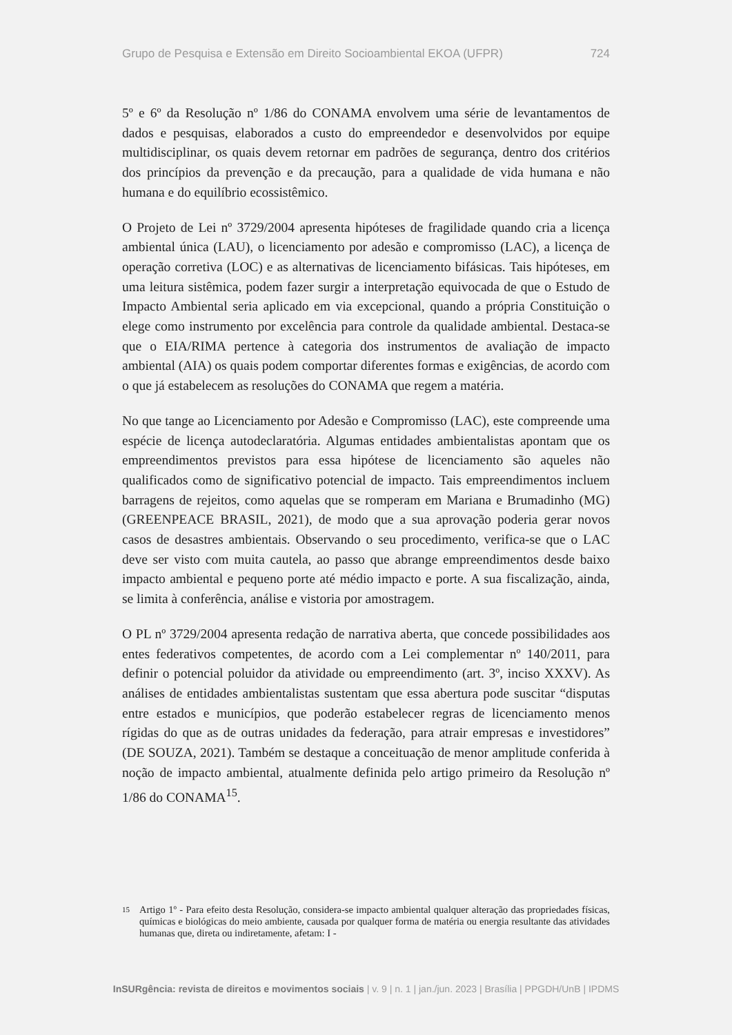Grupo de Pesquisa e Extensão em Direito Socioambiental EKOA (UFPR) 724
5º e 6º da Resolução nº 1/86 do CONAMA envolvem uma série de levantamentos de dados e pesquisas, elaborados a custo do empreendedor e desenvolvidos por equipe multidisciplinar, os quais devem retornar em padrões de segurança, dentro dos critérios dos princípios da prevenção e da precaução, para a qualidade de vida humana e não humana e do equilíbrio ecossistêmico.
O Projeto de Lei nº 3729/2004 apresenta hipóteses de fragilidade quando cria a licença ambiental única (LAU), o licenciamento por adesão e compromisso (LAC), a licença de operação corretiva (LOC) e as alternativas de licenciamento bifásicas. Tais hipóteses, em uma leitura sistêmica, podem fazer surgir a interpretação equivocada de que o Estudo de Impacto Ambiental seria aplicado em via excepcional, quando a própria Constituição o elege como instrumento por excelência para controle da qualidade ambiental. Destaca-se que o EIA/RIMA pertence à categoria dos instrumentos de avaliação de impacto ambiental (AIA) os quais podem comportar diferentes formas e exigências, de acordo com o que já estabelecem as resoluções do CONAMA que regem a matéria.
No que tange ao Licenciamento por Adesão e Compromisso (LAC), este compreende uma espécie de licença autodeclaratória. Algumas entidades ambientalistas apontam que os empreendimentos previstos para essa hipótese de licenciamento são aqueles não qualificados como de significativo potencial de impacto. Tais empreendimentos incluem barragens de rejeitos, como aquelas que se romperam em Mariana e Brumadinho (MG) (GREENPEACE BRASIL, 2021), de modo que a sua aprovação poderia gerar novos casos de desastres ambientais. Observando o seu procedimento, verifica-se que o LAC deve ser visto com muita cautela, ao passo que abrange empreendimentos desde baixo impacto ambiental e pequeno porte até médio impacto e porte. A sua fiscalização, ainda, se limita à conferência, análise e vistoria por amostragem.
O PL nº 3729/2004 apresenta redação de narrativa aberta, que concede possibilidades aos entes federativos competentes, de acordo com a Lei complementar nº 140/2011, para definir o potencial poluidor da atividade ou empreendimento (art. 3º, inciso XXXV). As análises de entidades ambientalistas sustentam que essa abertura pode suscitar “disputas entre estados e municípios, que poderão estabelecer regras de licenciamento menos rígidas do que as de outras unidades da federação, para atrair empresas e investidores” (DE SOUZA, 2021). Também se destaque a conceituação de menor amplitude conferida à noção de impacto ambiental, atualmente definida pelo artigo primeiro da Resolução nº 1/86 do CONAMA<sup>15</sup>.
15 Artigo 1º - Para efeito desta Resolução, considera-se impacto ambiental qualquer alteração das propriedades físicas, químicas e biológicas do meio ambiente, causada por qualquer forma de matéria ou energia resultante das atividades humanas que, direta ou indiretamente, afetam: I -
InSURgência: revista de direitos e movimentos sociais | v. 9 | n. 1 | jan./jun. 2023 | Brasília | PPGDH/UnB | IPDMS